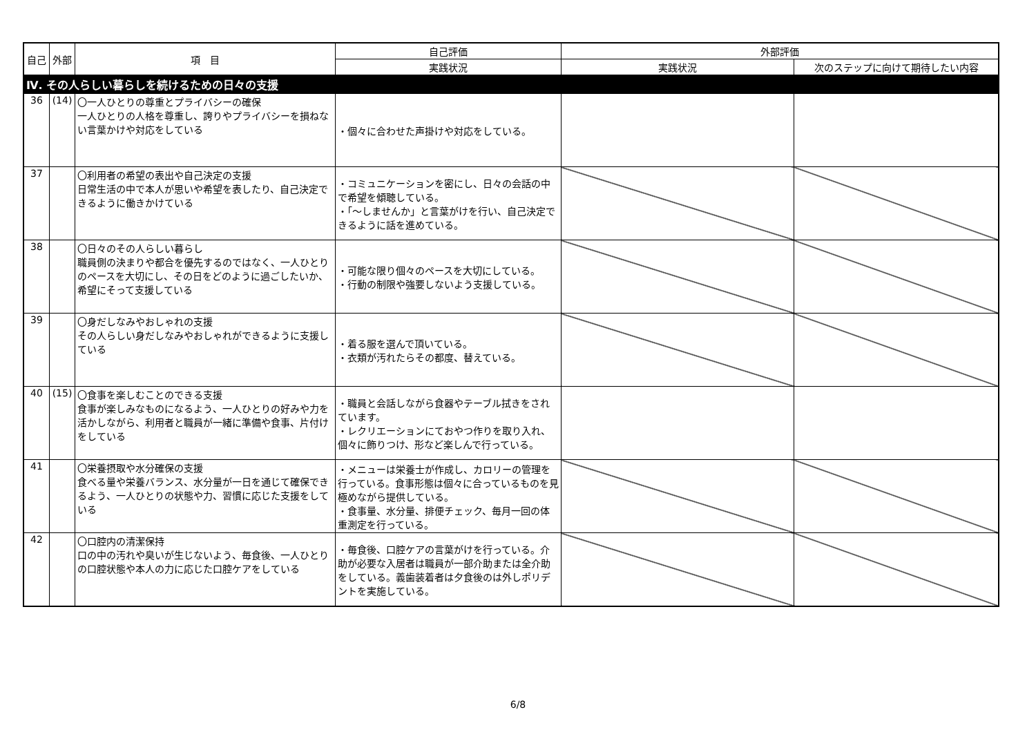| 自己 | 外部 | 項 目 | 自己評価 | 外部評価 | |
| --- | --- | --- | --- | --- | --- |
| | | | 実践状況 | 実践状況 | 次のステップに向けて期待したい内容 |
| Ⅳ. その人らしい暮らしを続けるための日々の支援 | | | | | |
| 36 | (14) | 〇一人ひとりの尊重とプライバシーの確保 一人ひとりの人格を尊重し、誇りやプライバシーを損ねない言葉かけや対応をしている | ・個々に合わせた声掛けや対応をしている。 | | |
| 37 | | 〇利用者の希望の表出や自己決定の支援 日常生活の中で本人が思いや希望を表したり、自己決定できるように働きかけている | ・コミュニケーションを密にし、日々の会話の中で希望を傾聴している。 ・「～しませんか」と言葉がけを行い、自己決定できるように話を進めている。 | | |
| 38 | | 〇日々のその人らしい暮らし 職員側の決まりや都合を優先するのではなく、一人ひとりのペースを大切にし、その日をどのように過ごしたいか、希望にそって支援している | ・可能な限り個々のペースを大切にしている。 ・行動の制限や強要しないよう支援している。 | | |
| 39 | | 〇身だしなみやおしゃれの支援 その人らしい身だしなみやおしゃれができるように支援している | ・着る服を選んで頂いている。 ・衣類が汚れたらその都度、替えている。 | | |
| 40 | (15) | 〇食事を楽しむことのできる支援 食事が楽しみなものになるよう、一人ひとりの好みや力を活かしながら、利用者と職員が一緒に準備や食事、片付けをしている | ・職員と会話しながら食器やテーブル拭きをされています。 ・レクリエーションにておやつ作りを取り入れ、個々に飾りつけ、形など楽しんで行っている。 | | |
| 41 | | 〇栄養摂取や水分確保の支援 食べる量や栄養バランス、水分量が一日を通じて確保できるよう、一人ひとりの状態や力、習慣に応じた支援をしている | ・メニューは栄養士が作成し、カロリーの管理を行っている。食事形態は個々に合っているものを見極めながら提供している。 ・食事量、水分量、排便チェック、毎月一回の体重測定を行っている。 | | |
| 42 | | 〇口腔内の清潔保持 口の中の汚れや臭いが生じないよう、毎食後、一人ひとりの口腔状態や本人の力に応じた口腔ケアをしている | ・毎食後、口腔ケアの言葉がけを行っている。介助が必要な入居者は職員が一部介助または全介助をしている。義歯装着者は夕食後のは外しポリデントを実施している。 | | |
6/8